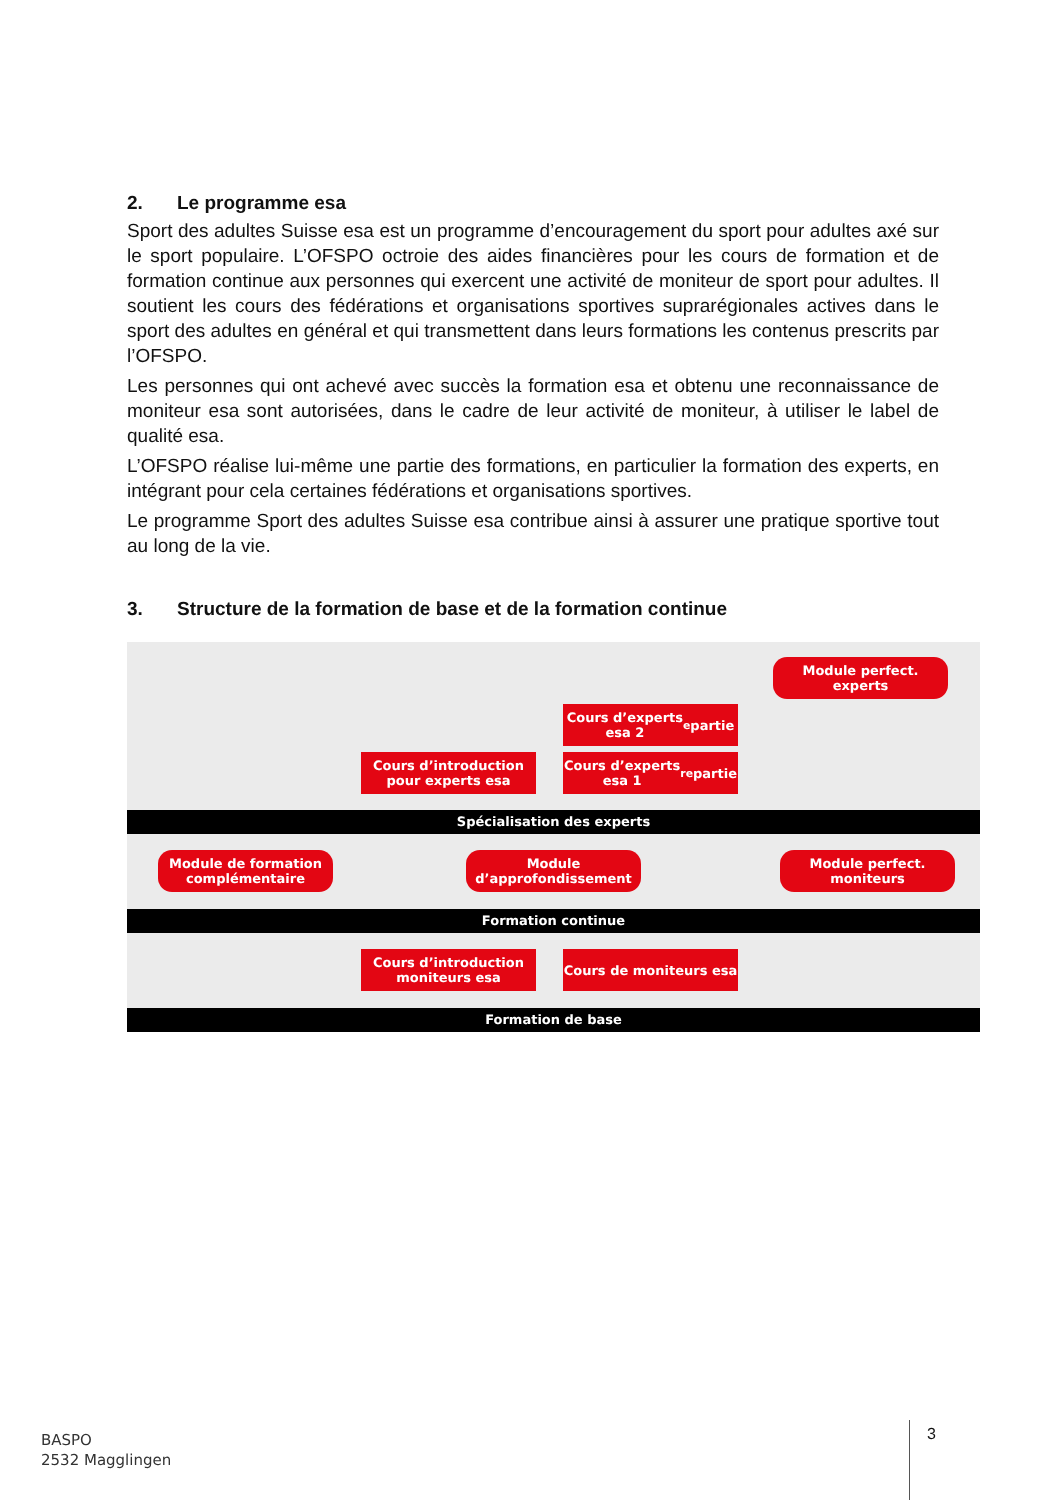2. Le programme esa
Sport des adultes Suisse esa est un programme d’encouragement du sport pour adultes axé sur le sport populaire. L’OFSPO octroie des aides financières pour les cours de formation et de formation continue aux personnes qui exercent une activité de moniteur de sport pour adultes. Il soutient les cours des fédérations et organisations sportives suprarégionales actives dans le sport des adultes en général et qui transmettent dans leurs formations les contenus prescrits par l’OFSPO.
Les personnes qui ont achevé avec succès la formation esa et obtenu une reconnaissance de moniteur esa sont autorisées, dans le cadre de leur activité de moniteur, à utiliser le label de qualité esa.
L’OFSPO réalise lui-même une partie des formations, en particulier la formation des experts, en intégrant pour cela certaines fédérations et organisations sportives.
Le programme Sport des adultes Suisse esa contribue ainsi à assurer une pratique sportive tout au long de la vie.
3. Structure de la formation de base et de la formation continue
Module perfect. experts
Cours d’experts
esa 2<sup>e</sup> partie
Cours d’introduction
pour experts esa
Cours d’experts
esa 1<sup>re</sup> partie
Spécialisation des experts
Module de formation
complémentaire
Module
d’approfondissement
Module perfect.
moniteurs
Formation continue
Cours d’introduction
moniteurs esa
Cours de moniteurs esa
Formation de base
BASPO
2532 Magglingen
3